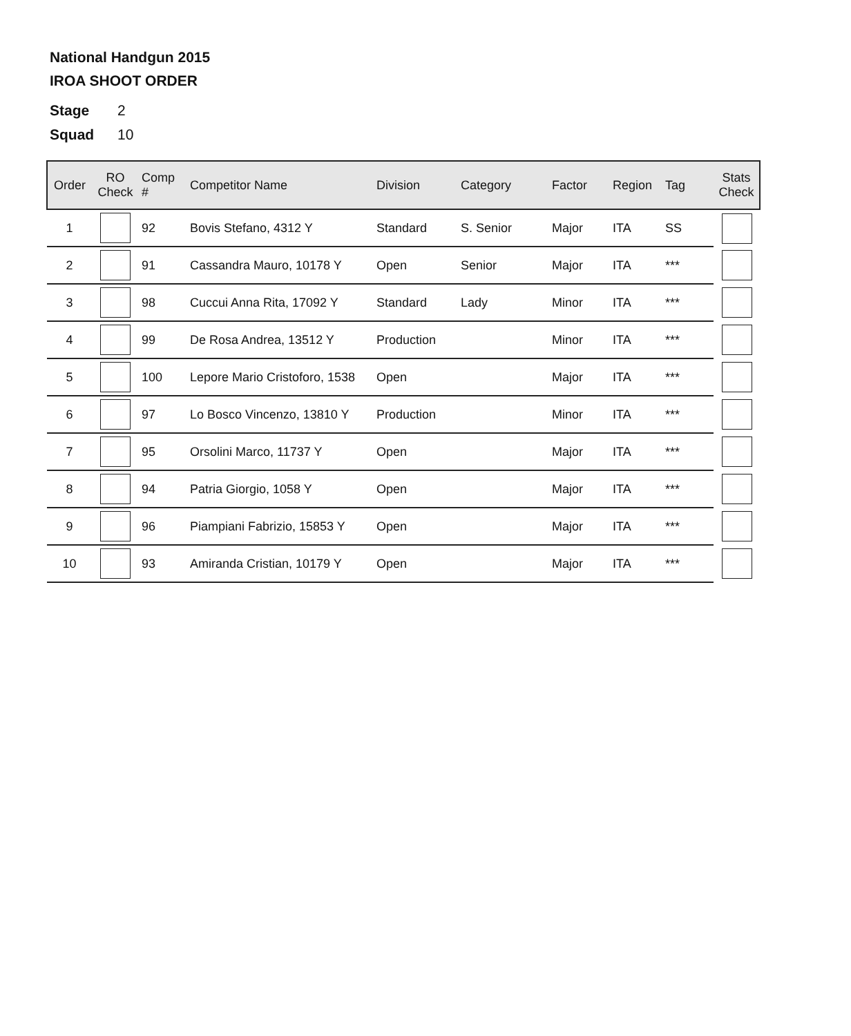National Handgun 2015
IROA SHOOT ORDER
Stage 2
Squad 10
| Order | RO Check | Comp # | Competitor Name | Division | Category | Factor | Region | Tag | Stats Check |
| --- | --- | --- | --- | --- | --- | --- | --- | --- | --- |
| 1 | | 92 | Bovis Stefano, 4312 Y | Standard | S. Senior | Major | ITA | SS | |
| 2 | | 91 | Cassandra Mauro, 10178 Y | Open | Senior | Major | ITA | *** | |
| 3 | | 98 | Cuccui Anna Rita, 17092 Y | Standard | Lady | Minor | ITA | *** | |
| 4 | | 99 | De Rosa Andrea, 13512 Y | Production | | Minor | ITA | *** | |
| 5 | | 100 | Lepore Mario Cristoforo, 1538 | Open | | Major | ITA | *** | |
| 6 | | 97 | Lo Bosco Vincenzo, 13810 Y | Production | | Minor | ITA | *** | |
| 7 | | 95 | Orsolini Marco, 11737 Y | Open | | Major | ITA | *** | |
| 8 | | 94 | Patria Giorgio, 1058 Y | Open | | Major | ITA | *** | |
| 9 | | 96 | Piampiani Fabrizio, 15853 Y | Open | | Major | ITA | *** | |
| 10 | | 93 | Amiranda Cristian, 10179 Y | Open | | Major | ITA | *** | |